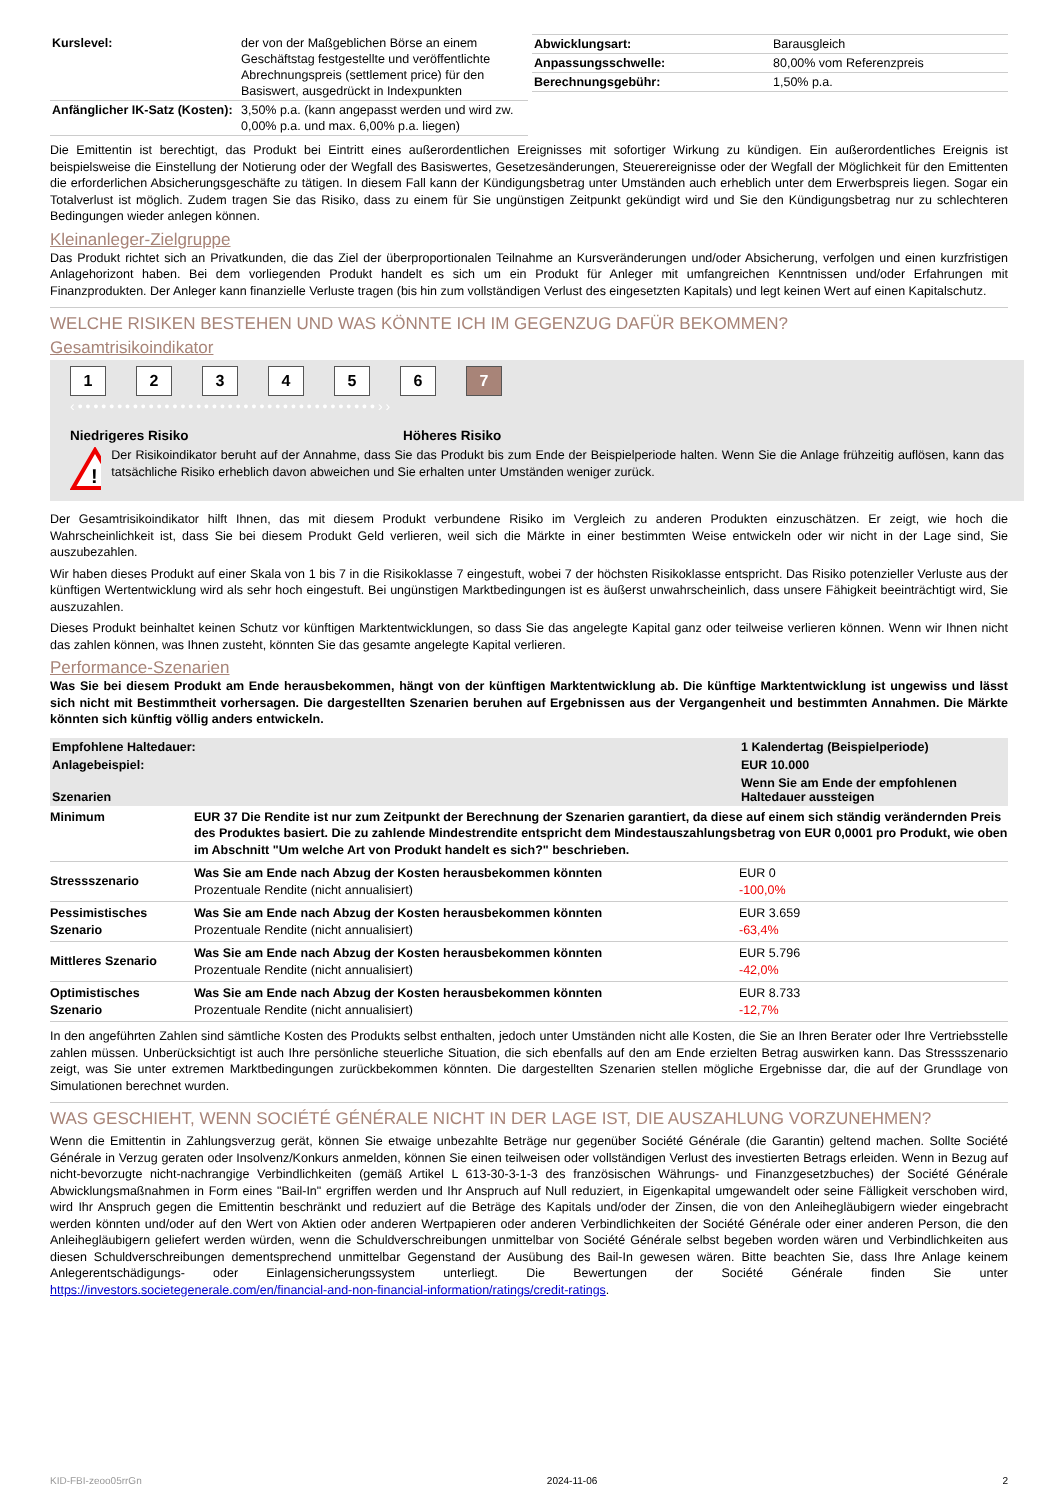| Kurslevel: | der von der Maßgeblichen Börse an einem Geschäftstag festgestellte und veröffentlichte Abrechnungspreis (settlement price) für den Basiswert, ausgedrückt in Indexpunkten |
| Anfänglicher IK-Satz (Kosten): | 3,50% p.a. (kann angepasst werden und wird zw. 0,00% p.a. und max. 6,00% p.a. liegen) |
| Abwicklungsart: | Barausgleich |
| Anpassungsschwelle: | 80,00% vom Referenzpreis |
| Berechnungsgebühr: | 1,50% p.a. |
Die Emittentin ist berechtigt, das Produkt bei Eintritt eines außerordentlichen Ereignisses mit sofortiger Wirkung zu kündigen. Ein außerordentliches Ereignis ist beispielsweise die Einstellung der Notierung oder der Wegfall des Basiswertes, Gesetzesänderungen, Steuerereignisse oder der Wegfall der Möglichkeit für den Emittenten die erforderlichen Absicherungsgeschäfte zu tätigen. In diesem Fall kann der Kündigungsbetrag unter Umständen auch erheblich unter dem Erwerbspreis liegen. Sogar ein Totalverlust ist möglich. Zudem tragen Sie das Risiko, dass zu einem für Sie ungünstigen Zeitpunkt gekündigt wird und Sie den Kündigungsbetrag nur zu schlechteren Bedingungen wieder anlegen können.
Kleinanleger-Zielgruppe
Das Produkt richtet sich an Privatkunden, die das Ziel der überproportionalen Teilnahme an Kursveränderungen und/oder Absicherung, verfolgen und einen kurzfristigen Anlagehorizont haben. Bei dem vorliegenden Produkt handelt es sich um ein Produkt für Anleger mit umfangreichen Kenntnissen und/oder Erfahrungen mit Finanzprodukten. Der Anleger kann finanzielle Verluste tragen (bis hin zum vollständigen Verlust des eingesetzten Kapitals) und legt keinen Wert auf einen Kapitalschutz.
WELCHE RISIKEN BESTEHEN UND WAS KÖNNTE ICH IM GEGENZUG DAFÜR BEKOMMEN?
Gesamtrisikoindikator
1234567
‹••••••••••••••••••••••••••••••••••••••››
Niedrigeres Risiko Höheres Risiko
!
Der Risikoindikator beruht auf der Annahme, dass Sie das Produkt bis zum Ende der Beispielperiode halten. Wenn Sie die Anlage frühzeitig auflösen, kann das tatsächliche Risiko erheblich davon abweichen und Sie erhalten unter Umständen weniger zurück.
Der Gesamtrisikoindikator hilft Ihnen, das mit diesem Produkt verbundene Risiko im Vergleich zu anderen Produkten einzuschätzen. Er zeigt, wie hoch die Wahrscheinlichkeit ist, dass Sie bei diesem Produkt Geld verlieren, weil sich die Märkte in einer bestimmten Weise entwickeln oder wir nicht in der Lage sind, Sie auszubezahlen.
Wir haben dieses Produkt auf einer Skala von 1 bis 7 in die Risikoklasse 7 eingestuft, wobei 7 der höchsten Risikoklasse entspricht. Das Risiko potenzieller Verluste aus der künftigen Wertentwicklung wird als sehr hoch eingestuft. Bei ungünstigen Marktbedingungen ist es äußerst unwahrscheinlich, dass unsere Fähigkeit beeinträchtigt wird, Sie auszuzahlen.
Dieses Produkt beinhaltet keinen Schutz vor künftigen Marktentwicklungen, so dass Sie das angelegte Kapital ganz oder teilweise verlieren können. Wenn wir Ihnen nicht das zahlen können, was Ihnen zusteht, könnten Sie das gesamte angelegte Kapital verlieren.
Performance-Szenarien
Was Sie bei diesem Produkt am Ende herausbekommen, hängt von der künftigen Marktentwicklung ab. Die künftige Marktentwicklung ist ungewiss und lässt sich nicht mit Bestimmtheit vorhersagen. Die dargestellten Szenarien beruhen auf Ergebnissen aus der Vergangenheit und bestimmten Annahmen. Die Märkte könnten sich künftig völlig anders entwickeln.
| Empfohlene Haltedauer: | | 1 Kalendertag (Beispielperiode) |
| --- | --- | --- |
| Anlagebeispiel: | | EUR 10.000 |
| Szenarien | | Wenn Sie am Ende der empfohlenen Haltedauer aussteigen |
| Minimum | EUR 37 Die Rendite ist nur zum Zeitpunkt der Berechnung der Szenarien garantiert, da diese auf einem sich ständig verändernden Preis des Produktes basiert. Die zu zahlende Mindestrendite entspricht dem Mindestauszahlungsbetrag von EUR 0,0001 pro Produkt, wie oben im Abschnitt "Um welche Art von Produkt handelt es sich?" beschrieben. | |
| Stressszenario | Was Sie am Ende nach Abzug der Kosten herausbekommen könnten Prozentuale Rendite (nicht annualisiert) | EUR 0 -100,0% |
| Pessimistisches Szenario | Was Sie am Ende nach Abzug der Kosten herausbekommen könnten Prozentuale Rendite (nicht annualisiert) | EUR 3.659 -63,4% |
| Mittleres Szenario | Was Sie am Ende nach Abzug der Kosten herausbekommen könnten Prozentuale Rendite (nicht annualisiert) | EUR 5.796 -42,0% |
| Optimistisches Szenario | Was Sie am Ende nach Abzug der Kosten herausbekommen könnten Prozentuale Rendite (nicht annualisiert) | EUR 8.733 -12,7% |
In den angeführten Zahlen sind sämtliche Kosten des Produkts selbst enthalten, jedoch unter Umständen nicht alle Kosten, die Sie an Ihren Berater oder Ihre Vertriebsstelle zahlen müssen. Unberücksichtigt ist auch Ihre persönliche steuerliche Situation, die sich ebenfalls auf den am Ende erzielten Betrag auswirken kann. Das Stressszenario zeigt, was Sie unter extremen Marktbedingungen zurückbekommen könnten. Die dargestellten Szenarien stellen mögliche Ergebnisse dar, die auf der Grundlage von Simulationen berechnet wurden.
WAS GESCHIEHT, WENN SOCIÉTÉ GÉNÉRALE NICHT IN DER LAGE IST, DIE AUSZAHLUNG VORZUNEHMEN?
Wenn die Emittentin in Zahlungsverzug gerät, können Sie etwaige unbezahlte Beträge nur gegenüber Société Générale (die Garantin) geltend machen. Sollte Société Générale in Verzug geraten oder Insolvenz/Konkurs anmelden, können Sie einen teilweisen oder vollständigen Verlust des investierten Betrags erleiden. Wenn in Bezug auf nicht-bevorzugte nicht-nachrangige Verbindlichkeiten (gemäß Artikel L 613-30-3-1-3 des französischen Währungs- und Finanzgesetzbuches) der Société Générale Abwicklungsmaßnahmen in Form eines "Bail-In" ergriffen werden und Ihr Anspruch auf Null reduziert, in Eigenkapital umgewandelt oder seine Fälligkeit verschoben wird, wird Ihr Anspruch gegen die Emittentin beschränkt und reduziert auf die Beträge des Kapitals und/oder der Zinsen, die von den Anleihegläubigern wieder eingebracht werden könnten und/oder auf den Wert von Aktien oder anderen Wertpapieren oder anderen Verbindlichkeiten der Société Générale oder einer anderen Person, die den Anleihegläubigern geliefert werden würden, wenn die Schuldverschreibungen unmittelbar von Société Générale selbst begeben worden wären und Verbindlichkeiten aus diesen Schuldverschreibungen dementsprechend unmittelbar Gegenstand der Ausübung des Bail-In gewesen wären. Bitte beachten Sie, dass Ihre Anlage keinem Anlegerentschädigungs- oder Einlagensicherungssystem unterliegt. Die Bewertungen der Société Générale finden Sie unter https://investors.societegenerale.com/en/financial-and-non-financial-information/ratings/credit-ratings.
KID-FBI-zeoo05rrGn 2024-11-06 2